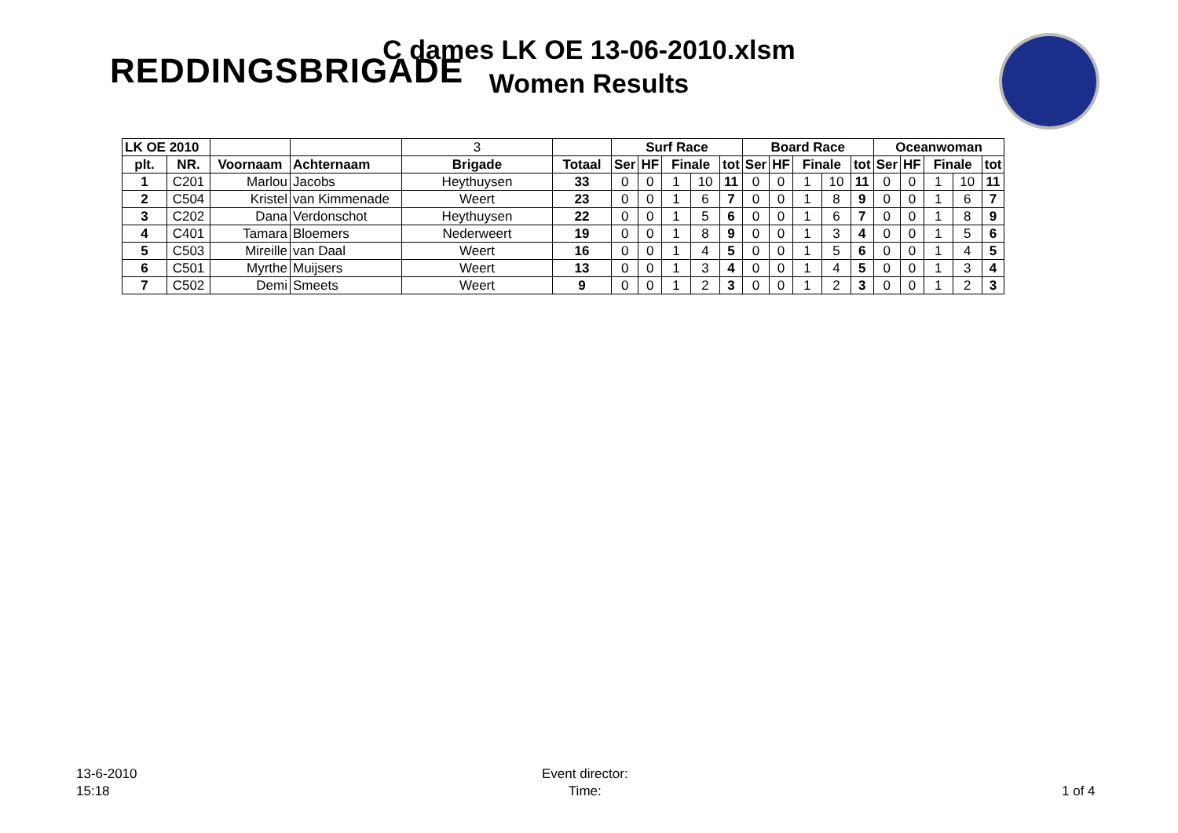C dames LK OE 13-06-2010.xlsm
Women Results
REDDINGSBRIGADE
| LK OE 2010 | | | | 3 | | Surf Race | | | | | Board Race | | | | | Oceanwoman | | | | |
| plt. | NR. | Voornaam | Achternaam | Brigade | Totaal | Ser | HF | Finale | | tot | Ser | HF | Finale | | tot | Ser | HF | Finale | | tot |
| 1 | C201 | Marlou | Jacobs | Heythuysen | 33 | 0 | 0 | 1 | 10 | 11 | 0 | 0 | 1 | 10 | 11 | 0 | 0 | 1 | 10 | 11 |
| 2 | C504 | Kristel | van Kimmenade | Weert | 23 | 0 | 0 | 1 | 6 | 7 | 0 | 0 | 1 | 8 | 9 | 0 | 0 | 1 | 6 | 7 |
| 3 | C202 | Dana | Verdonschot | Heythuysen | 22 | 0 | 0 | 1 | 5 | 6 | 0 | 0 | 1 | 6 | 7 | 0 | 0 | 1 | 8 | 9 |
| 4 | C401 | Tamara | Bloemers | Nederweert | 19 | 0 | 0 | 1 | 8 | 9 | 0 | 0 | 1 | 3 | 4 | 0 | 0 | 1 | 5 | 6 |
| 5 | C503 | Mireille | van Daal | Weert | 16 | 0 | 0 | 1 | 4 | 5 | 0 | 0 | 1 | 5 | 6 | 0 | 0 | 1 | 4 | 5 |
| 6 | C501 | Myrthe | Muijsers | Weert | 13 | 0 | 0 | 1 | 3 | 4 | 0 | 0 | 1 | 4 | 5 | 0 | 0 | 1 | 3 | 4 |
| 7 | C502 | Demi | Smeets | Weert | 9 | 0 | 0 | 1 | 2 | 3 | 0 | 0 | 1 | 2 | 3 | 0 | 0 | 1 | 2 | 3 |
13-6-2010
15:18
Event director:
Time:
1 of 4